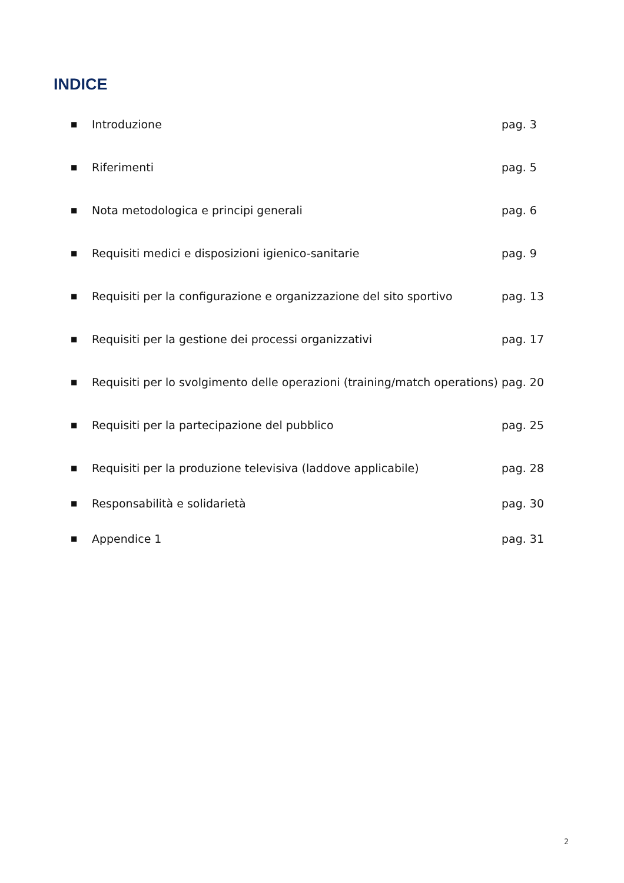INDICE
■ Introduzione pag. 3
■ Riferimenti pag. 5
■ Nota metodologica e principi generali pag. 6
■ Requisiti medici e disposizioni igienico-sanitarie pag. 9
■ Requisiti per la configurazione e organizzazione del sito sportivo pag. 13
■ Requisiti per la gestione dei processi organizzativi pag. 17
■ Requisiti per lo svolgimento delle operazioni (training/match operations) pag. 20
■ Requisiti per la partecipazione del pubblico pag. 25
■ Requisiti per la produzione televisiva (laddove applicabile) pag. 28
■ Responsabilità e solidarietà pag. 30
■ Appendice 1 pag. 31
2